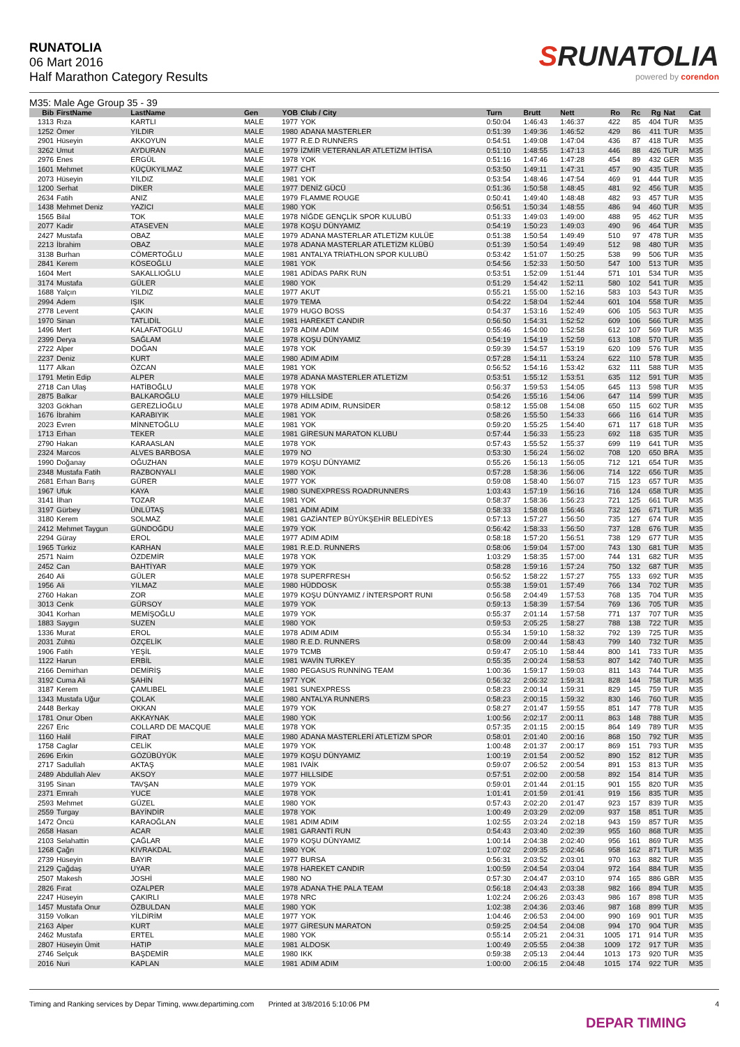RUNATOLIA
06 Mart 2016
Half Marathon Category Results
SRUNATOLIA
powered by corendon
M35: Male Age Group 35 - 39
| Bib | FirstName | LastName | Gen | YOB | Club / City | Turn | Brutt | Nett | Ro | Rc | Rg | Nat | Cat |
| --- | --- | --- | --- | --- | --- | --- | --- | --- | --- | --- | --- | --- | --- |
| 1313 | Rıza | KARTLI | MALE | 1977 | YOK | 0:50:04 | 1:46:43 | 1:46:37 | 422 | 85 | 404 | TUR | M35 |
| 1252 | Ömer | YILDIR | MALE | 1980 | ADANA MASTERLER | 0:51:39 | 1:49:36 | 1:46:52 | 429 | 86 | 411 | TUR | M35 |
| 2901 | Hüseyin | AKKOYUN | MALE | 1977 | R.E.D RUNNERS | 0:54:51 | 1:49:08 | 1:47:04 | 436 | 87 | 418 | TUR | M35 |
| 3262 | Umut | AYDURAN | MALE | 1979 | İZMİR VETERANLAR ATLETİZM İHTİSA | 0:51:10 | 1:48:55 | 1:47:13 | 446 | 88 | 426 | TUR | M35 |
| 2976 | Enes | ERGÜL | MALE | 1978 | YOK | 0:51:16 | 1:47:46 | 1:47:28 | 454 | 89 | 432 | GER | M35 |
| 1601 | Mehmet | KÜÇÜKYILMAZ | MALE | 1977 | CHT | 0:53:50 | 1:49:11 | 1:47:31 | 457 | 90 | 435 | TUR | M35 |
| 2073 | Hüseyin | YILDIZ | MALE | 1981 | YOK | 0:53:54 | 1:48:46 | 1:47:54 | 469 | 91 | 444 | TUR | M35 |
| 1200 | Serhat | DİKER | MALE | 1977 | DENİZ GÜCÜ | 0:51:36 | 1:50:58 | 1:48:45 | 481 | 92 | 456 | TUR | M35 |
| 2634 | Fatih | ANIZ | MALE | 1979 | FLAMME ROUGE | 0:50:41 | 1:49:40 | 1:48:48 | 482 | 93 | 457 | TUR | M35 |
| 1438 | Mehmet Deniz | YAZICI | MALE | 1980 | YOK | 0:56:51 | 1:50:34 | 1:48:55 | 486 | 94 | 460 | TUR | M35 |
| 1565 | Bilal | TOK | MALE | 1978 | NİĞDE GENÇLİK SPOR KULUBÜ | 0:51:33 | 1:49:03 | 1:49:00 | 488 | 95 | 462 | TUR | M35 |
| 2077 | Kadir | ATASEVEN | MALE | 1978 | KOŞU DÜNYAMIZ | 0:54:19 | 1:50:23 | 1:49:03 | 490 | 96 | 464 | TUR | M35 |
| 2427 | Mustafa | OBAZ | MALE | 1979 | ADANA MASTERLAR ATLETİZM KULÜE | 0:51:38 | 1:50:54 | 1:49:49 | 510 | 97 | 478 | TUR | M35 |
| 2213 | İbrahim | OBAZ | MALE | 1978 | ADANA MASTERLAR ATLETİZM KLÜBÜ | 0:51:39 | 1:50:54 | 1:49:49 | 512 | 98 | 480 | TUR | M35 |
| 3138 | Burhan | CÖMERTOĞLU | MALE | 1981 | ANTALYA TRİATHLON SPOR KULUBÜ | 0:53:42 | 1:51:07 | 1:50:25 | 538 | 99 | 506 | TUR | M35 |
| 2841 | Kerem | KÖSEOĞLU | MALE | 1981 | YOK | 0:54:56 | 1:52:33 | 1:50:50 | 547 | 100 | 513 | TUR | M35 |
| 1604 | Mert | SAKALLIOĞLU | MALE | 1981 | ADİDAS PARK RUN | 0:53:51 | 1:52:09 | 1:51:44 | 571 | 101 | 534 | TUR | M35 |
| 3174 | Mustafa | GÜLER | MALE | 1980 | YOK | 0:51:29 | 1:54:42 | 1:52:11 | 580 | 102 | 541 | TUR | M35 |
| 1688 | Yalçın | YILDIZ | MALE | 1977 | AKUT | 0:55:21 | 1:55:00 | 1:52:16 | 583 | 103 | 543 | TUR | M35 |
| 2994 | Adem | IŞIK | MALE | 1979 | TEMA | 0:54:22 | 1:58:04 | 1:52:44 | 601 | 104 | 558 | TUR | M35 |
| 2778 | Levent | ÇAKIN | MALE | 1979 | HUGO BOSS | 0:54:37 | 1:53:16 | 1:52:49 | 606 | 105 | 563 | TUR | M35 |
| 1970 | Sinan | TATLIDİL | MALE | 1981 | HAREKET CANDIR | 0:56:50 | 1:54:31 | 1:52:52 | 609 | 106 | 566 | TUR | M35 |
| 1496 | Mert | KALAFATOGLU | MALE | 1978 | ADIM ADIM | 0:55:46 | 1:54:00 | 1:52:58 | 612 | 107 | 569 | TUR | M35 |
| 2399 | Derya | SAĞLAM | MALE | 1978 | KOŞU DÜNYAMIZ | 0:54:19 | 1:54:19 | 1:52:59 | 613 | 108 | 570 | TUR | M35 |
| 2722 | Alper | DOĞAN | MALE | 1978 | YOK | 0:59:39 | 1:54:57 | 1:53:19 | 620 | 109 | 576 | TUR | M35 |
| 2237 | Deniz | KURT | MALE | 1980 | ADIM ADIM | 0:57:28 | 1:54:11 | 1:53:24 | 622 | 110 | 578 | TUR | M35 |
| 1177 | Alkan | ÖZCAN | MALE | 1981 | YOK | 0:56:52 | 1:54:16 | 1:53:42 | 632 | 111 | 588 | TUR | M35 |
| 1791 | Metin Edip | ALPER | MALE | 1978 | ADANA MASTERLER ATLETİZM | 0:53:51 | 1:55:12 | 1:53:51 | 635 | 112 | 591 | TUR | M35 |
| 2718 | Can Ulaş | HATİBOĞLU | MALE | 1978 | YOK | 0:56:37 | 1:59:53 | 1:54:05 | 645 | 113 | 598 | TUR | M35 |
| 2875 | Balkar | BALKAROĞLU | MALE | 1979 | HİLLSİDE | 0:54:26 | 1:55:16 | 1:54:06 | 647 | 114 | 599 | TUR | M35 |
| 3203 | Gökhan | GEREZLİOĞLU | MALE | 1978 | ADIM ADIM, RUNSİDER | 0:58:12 | 1:55:08 | 1:54:08 | 650 | 115 | 602 | TUR | M35 |
| 1676 | İbrahim | KARABIYIK | MALE | 1981 | YOK | 0:58:26 | 1:55:50 | 1:54:33 | 666 | 116 | 614 | TUR | M35 |
| 2023 | Evren | MİNNETOĞLU | MALE | 1981 | YOK | 0:59:20 | 1:55:25 | 1:54:40 | 671 | 117 | 618 | TUR | M35 |
| 1713 | Erhan | TEKER | MALE | 1981 | GİRESUN MARATON KLUBU | 0:57:44 | 1:56:33 | 1:55:23 | 692 | 118 | 635 | TUR | M35 |
| 2790 | Hakan | KARAASLAN | MALE | 1978 | YOK | 0:57:43 | 1:55:52 | 1:55:37 | 699 | 119 | 641 | TUR | M35 |
| 2324 | Marcos | ALVES BARBOSA | MALE | 1979 | NO | 0:53:30 | 1:56:24 | 1:56:02 | 708 | 120 | 650 | BRA | M35 |
| 1990 | Doğanay | OĞUZHAN | MALE | 1979 | KOŞU DÜNYAMIZ | 0:55:26 | 1:56:13 | 1:56:05 | 712 | 121 | 654 | TUR | M35 |
| 2348 | Mustafa Fatih | RAZBONYALI | MALE | 1980 | YOK | 0:57:28 | 1:58:36 | 1:56:06 | 714 | 122 | 656 | TUR | M35 |
| 2681 | Erhan Barış | GÜRER | MALE | 1977 | YOK | 0:59:08 | 1:58:40 | 1:56:07 | 715 | 123 | 657 | TUR | M35 |
| 1967 | Ufuk | KAYA | MALE | 1980 | SUNEXPRESS ROADRUNNERS | 1:03:43 | 1:57:19 | 1:56:16 | 716 | 124 | 658 | TUR | M35 |
| 3141 | İlhan | TOZAR | MALE | 1981 | YOK | 0:58:37 | 1:58:36 | 1:56:23 | 721 | 125 | 661 | TUR | M35 |
| 3197 | Gürbey | ÜNLÜTAŞ | MALE | 1981 | ADIM ADIM | 0:58:33 | 1:58:08 | 1:56:46 | 732 | 126 | 671 | TUR | M35 |
| 3180 | Kerem | SOLMAZ | MALE | 1981 | GAZİANTEP BÜYÜKŞEHİR BELEDİYES | 0:57:13 | 1:57:27 | 1:56:50 | 735 | 127 | 674 | TUR | M35 |
| 2412 | Mehmet Taygun | GÜNDOĞDU | MALE | 1979 | YOK | 0:56:42 | 1:58:33 | 1:56:50 | 737 | 128 | 676 | TUR | M35 |
| 2294 | Güray | EROL | MALE | 1977 | ADIM ADIM | 0:58:18 | 1:57:20 | 1:56:51 | 738 | 129 | 677 | TUR | M35 |
| 1965 | Türkiz | KARHAN | MALE | 1981 | R.E.D. RUNNERS | 0:58:06 | 1:59:04 | 1:57:00 | 743 | 130 | 681 | TUR | M35 |
| 2571 | Naim | ÖZDEMİR | MALE | 1978 | YOK | 1:03:29 | 1:58:35 | 1:57:00 | 744 | 131 | 682 | TUR | M35 |
| 2452 | Can | BAHTİYAR | MALE | 1979 | YOK | 0:58:28 | 1:59:16 | 1:57:24 | 750 | 132 | 687 | TUR | M35 |
| 2640 | Ali | GÜLER | MALE | 1978 | SUPERFRESH | 0:56:52 | 1:58:22 | 1:57:27 | 755 | 133 | 692 | TUR | M35 |
| 1956 | Ali | YILMAZ | MALE | 1980 | HÜDDOSK | 0:55:38 | 1:59:01 | 1:57:49 | 766 | 134 | 702 | TUR | M35 |
| 2760 | Hakan | ZOR | MALE | 1979 | KOŞU DÜNYAMIZ / İNTERSPORT RUNI | 0:56:58 | 2:04:49 | 1:57:53 | 768 | 135 | 704 | TUR | M35 |
| 3013 | Cenk | GÜRSOY | MALE | 1979 | YOK | 0:59:13 | 1:58:39 | 1:57:54 | 769 | 136 | 705 | TUR | M35 |
| 3041 | Korhan | MEMİŞOĞLU | MALE | 1979 | YOK | 0:55:37 | 2:01:14 | 1:57:58 | 771 | 137 | 707 | TUR | M35 |
| 1883 | Saygın | SUZEN | MALE | 1980 | YOK | 0:59:53 | 2:05:25 | 1:58:27 | 788 | 138 | 722 | TUR | M35 |
| 1336 | Murat | EROL | MALE | 1978 | ADIM ADIM | 0:55:34 | 1:59:10 | 1:58:32 | 792 | 139 | 725 | TUR | M35 |
| 2031 | Zühtü | ÖZÇELİK | MALE | 1980 | R.E.D. RUNNERS | 0:58:09 | 2:00:44 | 1:58:43 | 799 | 140 | 732 | TUR | M35 |
| 1906 | Fatih | YEŞİL | MALE | 1979 | TCMB | 0:59:47 | 2:05:10 | 1:58:44 | 800 | 141 | 733 | TUR | M35 |
| 1122 | Harun | ERBİL | MALE | 1981 | WAVİN TURKEY | 0:55:35 | 2:00:24 | 1:58:53 | 807 | 142 | 740 | TUR | M35 |
| 2166 | Demirhan | DEMİRİŞ | MALE | 1980 | PEGASUS RUNNİNG TEAM | 1:00:36 | 1:59:17 | 1:59:03 | 811 | 143 | 744 | TUR | M35 |
| 3192 | Cuma Ali | ŞAHİN | MALE | 1977 | YOK | 0:56:32 | 2:06:32 | 1:59:31 | 828 | 144 | 758 | TUR | M35 |
| 3187 | Kerem | ÇAMLIBEL | MALE | 1981 | SUNEXPRESS | 0:58:23 | 2:00:14 | 1:59:31 | 829 | 145 | 759 | TUR | M35 |
| 1343 | Mustafa Uğur | ÇOLAK | MALE | 1980 | ANTALYA RUNNERS | 0:58:23 | 2:00:15 | 1:59:32 | 830 | 146 | 760 | TUR | M35 |
| 2448 | Berkay | OKKAN | MALE | 1979 | YOK | 0:58:27 | 2:01:47 | 1:59:55 | 851 | 147 | 778 | TUR | M35 |
| 1781 | Onur Oben | AKKAYNAK | MALE | 1980 | YOK | 1:00:56 | 2:02:17 | 2:00:11 | 863 | 148 | 788 | TUR | M35 |
| 2267 | Eric | COLLARD DE MACQUE | MALE | 1978 | YOK | 0:57:35 | 2:01:15 | 2:00:15 | 864 | 149 | 789 | TUR | M35 |
| 1160 | Halil | FIRAT | MALE | 1980 | ADANA MASTERLERİ ATLETİZM SPOR | 0:58:01 | 2:01:40 | 2:00:16 | 868 | 150 | 792 | TUR | M35 |
| 1758 | Caglar | CELİK | MALE | 1979 | YOK | 1:00:48 | 2:01:37 | 2:00:17 | 869 | 151 | 793 | TUR | M35 |
| 2696 | Erkin | GÖZÜBÜYÜK | MALE | 1979 | KOŞU DÜNYAMIZ | 1:00:19 | 2:01:54 | 2:00:52 | 890 | 152 | 812 | TUR | M35 |
| 2717 | Sadullah | AKTAŞ | MALE | 1981 | IVAİK | 0:59:07 | 2:06:52 | 2:00:54 | 891 | 153 | 813 | TUR | M35 |
| 2489 | Abdullah Alev | AKSOY | MALE | 1977 | HILLSIDE | 0:57:51 | 2:02:00 | 2:00:58 | 892 | 154 | 814 | TUR | M35 |
| 3195 | Sinan | TAVŞAN | MALE | 1979 | YOK | 0:59:01 | 2:01:44 | 2:01:15 | 901 | 155 | 820 | TUR | M35 |
| 2371 | Emrah | YUCE | MALE | 1978 | YOK | 1:01:41 | 2:01:59 | 2:01:41 | 919 | 156 | 835 | TUR | M35 |
| 2593 | Mehmet | GÜZEL | MALE | 1980 | YOK | 0:57:43 | 2:02:20 | 2:01:47 | 923 | 157 | 839 | TUR | M35 |
| 2559 | Turgay | BAYİNDİR | MALE | 1978 | YOK | 1:00:49 | 2:03:29 | 2:02:09 | 937 | 158 | 851 | TUR | M35 |
| 1472 | Öncü | KARAOĞLAN | MALE | 1981 | ADIM ADIM | 1:02:55 | 2:03:24 | 2:02:18 | 943 | 159 | 857 | TUR | M35 |
| 2658 | Hasan | ACAR | MALE | 1981 | GARANTİ RUN | 0:54:43 | 2:03:40 | 2:02:39 | 955 | 160 | 868 | TUR | M35 |
| 2103 | Selahattin | ÇAĞLAR | MALE | 1979 | KOŞU DÜNYAMIZ | 1:00:14 | 2:04:38 | 2:02:40 | 956 | 161 | 869 | TUR | M35 |
| 1268 | Çağrı | KIVRAKDAL | MALE | 1980 | YOK | 1:07:02 | 2:09:35 | 2:02:46 | 958 | 162 | 871 | TUR | M35 |
| 2739 | Hüseyin | BAYIR | MALE | 1977 | BURSA | 0:56:31 | 2:03:52 | 2:03:01 | 970 | 163 | 882 | TUR | M35 |
| 2129 | Çağdaş | UYAR | MALE | 1978 | HAREKET CANDIR | 1:00:59 | 2:04:54 | 2:03:04 | 972 | 164 | 884 | TUR | M35 |
| 2507 | Makesh | JOSHİ | MALE | 1980 | NO | 0:57:30 | 2:04:47 | 2:03:10 | 974 | 165 | 886 | GBR | M35 |
| 2826 | Fırat | OZALPER | MALE | 1978 | ADANA THE PALA TEAM | 0:56:18 | 2:04:43 | 2:03:38 | 982 | 166 | 894 | TUR | M35 |
| 2247 | Hüseyin | ÇAKIRLI | MALE | 1978 | NRC | 1:02:24 | 2:06:26 | 2:03:43 | 986 | 167 | 898 | TUR | M35 |
| 1457 | Mustafa Onur | ÖZBULDAN | MALE | 1980 | YOK | 1:02:38 | 2:04:36 | 2:03:46 | 987 | 168 | 899 | TUR | M35 |
| 3159 | Volkan | YİLDİRİM | MALE | 1977 | YOK | 1:04:46 | 2:06:53 | 2:04:00 | 990 | 169 | 901 | TUR | M35 |
| 2163 | Alper | KURT | MALE | 1977 | GİRESUN MARATON | 0:59:25 | 2:04:54 | 2:04:08 | 994 | 170 | 904 | TUR | M35 |
| 2462 | Mustafa | ERTEL | MALE | 1980 | YOK | 0:55:14 | 2:05:21 | 2:04:31 | 1005 | 171 | 914 | TUR | M35 |
| 2807 | Hüseyin Ümit | HATIP | MALE | 1981 | ALDOSK | 1:00:49 | 2:05:55 | 2:04:38 | 1009 | 172 | 917 | TUR | M35 |
| 2746 | Selçuk | BAŞDEMİR | MALE | 1980 | IKK | 0:59:38 | 2:05:13 | 2:04:44 | 1013 | 173 | 920 | TUR | M35 |
| 2016 | Nuri | KAPLAN | MALE | 1981 | ADIM ADIM | 1:00:00 | 2:06:15 | 2:04:48 | 1015 | 174 | 922 | TUR | M35 |
Timing and Ranking services by Depar Timing, www.departiming.com Printed at 3/8/2016 5:10:06 PM
4
DEPAR TIMING